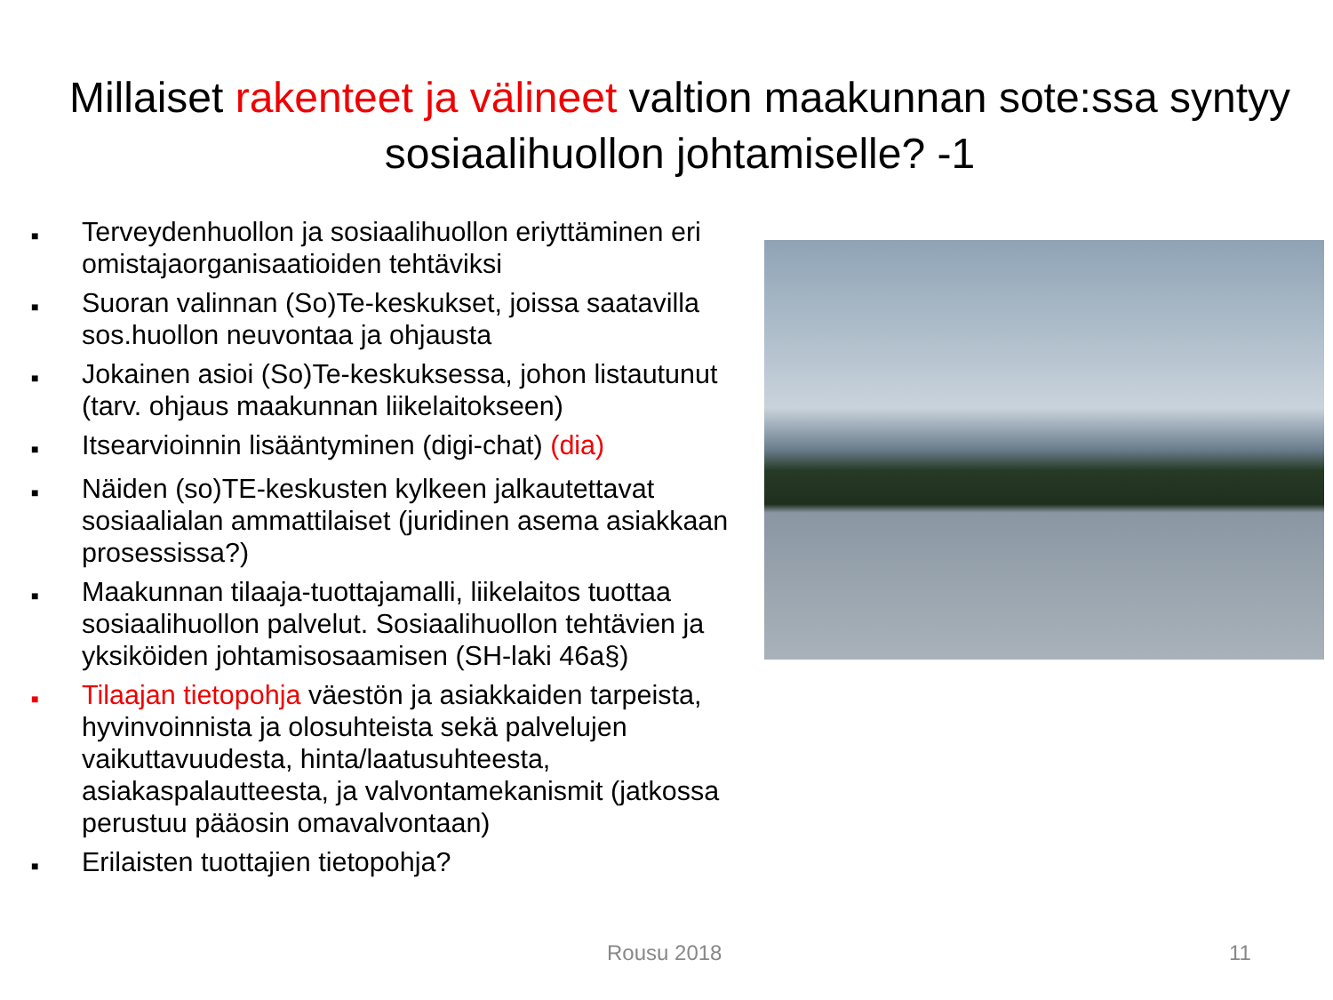Millaiset rakenteet ja välineet valtion maakunnan sote:ssa syntyy sosiaalihuollon johtamiselle? -1
■ Terveydenhuollon ja sosiaalihuollon eriyttäminen eri omistajaorganisaatioiden tehtäviksi
■ Suoran valinnan (So)Te-keskukset, joissa saatavilla sos.huollon neuvontaa ja ohjausta
■ Jokainen asioi (So)Te-keskuksessa, johon listautunut (tarv. ohjaus maakunnan liikelaitokseen)
■ Itsearvioinnin lisääntyminen (digi-chat) (dia)
■ Näiden (so)TE-keskusten kylkeen jalkautettavat sosiaalialan ammattilaiset (juridinen asema asiakkaan prosessissa?)
■ Maakunnan tilaaja-tuottajamalli, liikelaitos tuottaa sosiaalihuollon palvelut. Sosiaalihuollon tehtävien ja yksiköiden johtamisosaamisen (SH-laki 46a§)
■ Tilaajan tietopohja väestön ja asiakkaiden tarpeista, hyvinvoinnista ja olosuhteista sekä palvelujen vaikuttavuudesta, hinta/laatusuhteesta, asiakaspalautteesta, ja valvontamekanismit (jatkossa perustuu pääosin omavalvontaan)
■ Erilaisten tuottajien tietopohja?
Rousu 2018 11